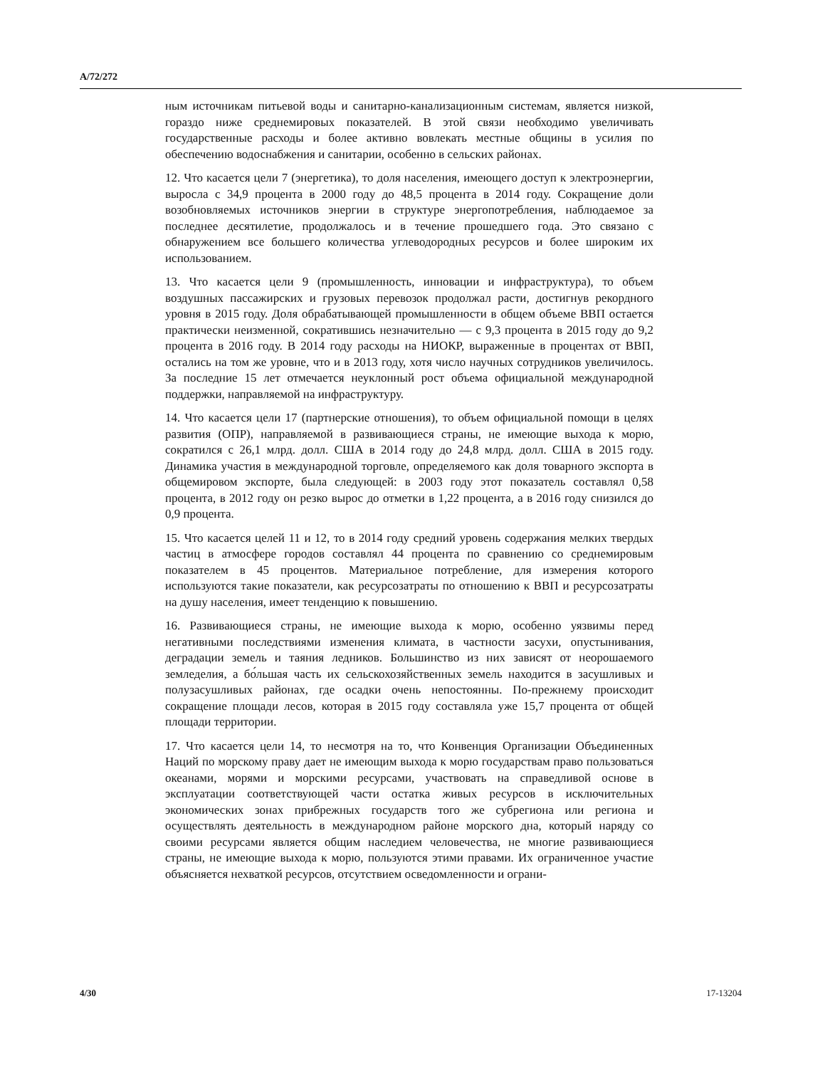A/72/272
ным источникам питьевой воды и санитарно-канализационным системам, является низкой, гораздо ниже среднемировых показателей. В этой связи необходимо увеличивать государственные расходы и более активно вовлекать местные общины в усилия по обеспечению водоснабжения и санитарии, особенно в сельских районах.
12. Что касается цели 7 (энергетика), то доля населения, имеющего доступ к электроэнергии, выросла с 34,9 процента в 2000 году до 48,5 процента в 2014 году. Сокращение доли возобновляемых источников энергии в структуре энергопотребления, наблюдаемое за последнее десятилетие, продолжалось и в течение прошедшего года. Это связано с обнаружением все большего количества углеводородных ресурсов и более широким их использованием.
13. Что касается цели 9 (промышленность, инновации и инфраструктура), то объем воздушных пассажирских и грузовых перевозок продолжал расти, достигнув рекордного уровня в 2015 году. Доля обрабатывающей промышленности в общем объеме ВВП остается практически неизменной, сократившись незначительно — с 9,3 процента в 2015 году до 9,2 процента в 2016 году. В 2014 году расходы на НИОКР, выраженные в процентах от ВВП, остались на том же уровне, что и в 2013 году, хотя число научных сотрудников увеличилось. За последние 15 лет отмечается неуклонный рост объема официальной международной поддержки, направляемой на инфраструктуру.
14. Что касается цели 17 (партнерские отношения), то объем официальной помощи в целях развития (ОПР), направляемой в развивающиеся страны, не имеющие выхода к морю, сократился с 26,1 млрд. долл. США в 2014 году до 24,8 млрд. долл. США в 2015 году. Динамика участия в международной торговле, определяемого как доля товарного экспорта в общемировом экспорте, была следующей: в 2003 году этот показатель составлял 0,58 процента, в 2012 году он резко вырос до отметки в 1,22 процента, а в 2016 году снизился до 0,9 процента.
15. Что касается целей 11 и 12, то в 2014 году средний уровень содержания мелких твердых частиц в атмосфере городов составлял 44 процента по сравнению со среднемировым показателем в 45 процентов. Материальное потребление, для измерения которого используются такие показатели, как ресурсозатраты по отношению к ВВП и ресурсозатраты на душу населения, имеет тенденцию к повышению.
16. Развивающиеся страны, не имеющие выхода к морю, особенно уязвимы перед негативными последствиями изменения климата, в частности засухи, опустынивания, деградации земель и таяния ледников. Большинство из них зависят от неорошаемого земледелия, а бо́льшая часть их сельскохозяйственных земель находится в засушливых и полузасушливых районах, где осадки очень непостоянны. По-прежнему происходит сокращение площади лесов, которая в 2015 году составляла уже 15,7 процента от общей площади территории.
17. Что касается цели 14, то несмотря на то, что Конвенция Организации Объединенных Наций по морскому праву дает не имеющим выхода к морю государствам право пользоваться океанами, морями и морскими ресурсами, участвовать на справедливой основе в эксплуатации соответствующей части остатка живых ресурсов в исключительных экономических зонах прибрежных государств того же субрегиона или региона и осуществлять деятельность в международном районе морского дна, который наряду со своими ресурсами является общим наследием человечества, не многие развивающиеся страны, не имеющие выхода к морю, пользуются этими правами. Их ограниченное участие объясняется нехваткой ресурсов, отсутствием осведомленности и ограни-
4/30 17-13204